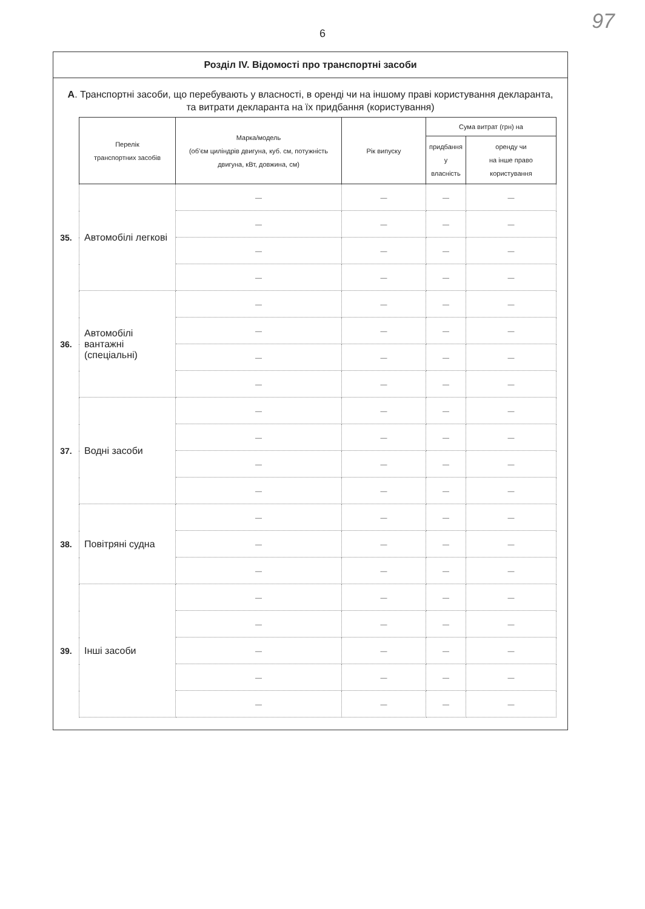97
6
Розділ IV. Відомості про транспортні засоби
А. Транспортні засоби, що перебувають у власності, в оренді чи на іншому праві користування декларанта, та витрати декларанта на їх придбання (користування)
| | Перелік транспортних засобів | Марка/модель (об’єм циліндрів двигуна, куб. см, потужність двигуна, кВт, довжина, см) | Рік випуску | Сума витрат (грн) на | |
| | | | | придбання у власність | оренду чи на інше право користування |
| 35. | Автомобілі легкові | — | — | — | — |
| | | — | — | — | — |
| | | — | — | — | — |
| | | — | — | — | — |
| 36. | Автомобілі вантажні (спеціальні) | — | — | — | — |
| | | — | — | — | — |
| | | — | — | — | — |
| | | — | — | — | — |
| 37. | Водні засоби | — | — | — | — |
| | | — | — | — | — |
| | | — | — | — | — |
| | | — | — | — | — |
| 38. | Повітряні судна | — | — | — | — |
| | | — | — | — | — |
| | | — | — | — | — |
| 39. | Інші засоби | — | — | — | — |
| | | — | — | — | — |
| | | — | — | — | — |
| | | — | — | — | — |
| | | — | — | — | — |